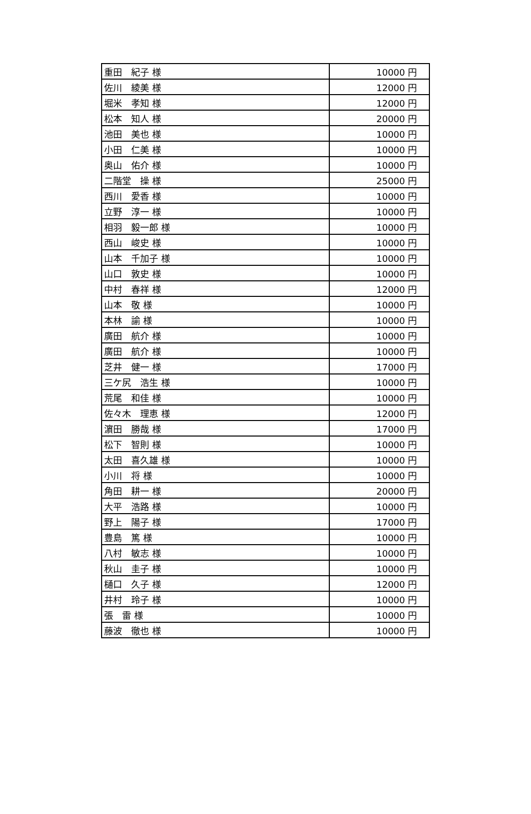| 重田 紀子 様 | 10000 円 |
| 佐川 綾美 様 | 12000 円 |
| 堀米 孝知 様 | 12000 円 |
| 松本 知人 様 | 20000 円 |
| 池田 美也 様 | 10000 円 |
| 小田 仁美 様 | 10000 円 |
| 奥山 佑介 様 | 10000 円 |
| 二階堂 操 様 | 25000 円 |
| 西川 愛香 様 | 10000 円 |
| 立野 淳一 様 | 10000 円 |
| 相羽 毅一郎 様 | 10000 円 |
| 西山 峻史 様 | 10000 円 |
| 山本 千加子 様 | 10000 円 |
| 山口 敦史 様 | 10000 円 |
| 中村 春祥 様 | 12000 円 |
| 山本 敬 様 | 10000 円 |
| 本林 諭 様 | 10000 円 |
| 廣田 航介 様 | 10000 円 |
| 廣田 航介 様 | 10000 円 |
| 芝井 健一 様 | 17000 円 |
| 三ケ尻 浩生 様 | 10000 円 |
| 荒尾 和佳 様 | 10000 円 |
| 佐々木 理恵 様 | 12000 円 |
| 濵田 勝哉 様 | 17000 円 |
| 松下 智則 様 | 10000 円 |
| 太田 喜久雄 様 | 10000 円 |
| 小川 将 様 | 10000 円 |
| 角田 耕一 様 | 20000 円 |
| 大平 浩路 様 | 10000 円 |
| 野上 陽子 様 | 17000 円 |
| 豊島 篤 様 | 10000 円 |
| 八村 敏志 様 | 10000 円 |
| 秋山 圭子 様 | 10000 円 |
| 樋口 久子 様 | 12000 円 |
| 井村 玲子 様 | 10000 円 |
| 張 雷 様 | 10000 円 |
| 藤波 徹也 様 | 10000 円 |